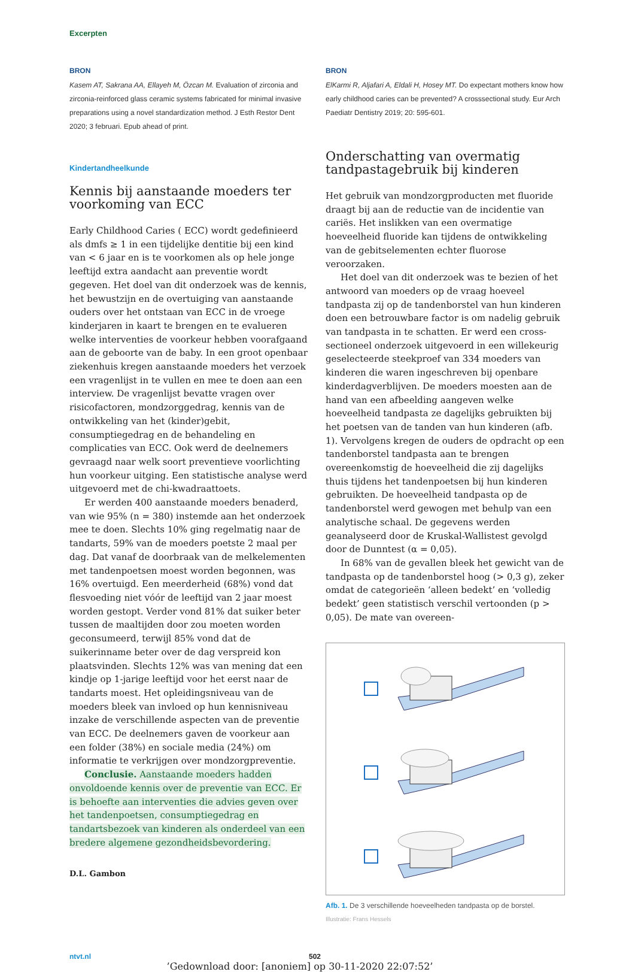Excerpten
BRON
Kasem AT, Sakrana AA, Ellayeh M, Özcan M. Evaluation of zirconia and zirconia-reinforced glass ceramic systems fabricated for minimal invasive preparations using a novel standardization method. J Esth Restor Dent 2020; 3 februari. Epub ahead of print.
Kindertandheelkunde
Kennis bij aanstaande moeders ter voorkoming van ECC
Early Childhood Caries ( ECC) wordt gedefinieerd als dmfs ≥ 1 in een tijdelijke dentitie bij een kind van < 6 jaar en is te voorkomen als op hele jonge leeftijd extra aandacht aan preventie wordt gegeven. Het doel van dit onderzoek was de kennis, het bewustzijn en de overtuiging van aanstaande ouders over het ontstaan van ECC in de vroege kinderjaren in kaart te brengen en te evalueren welke interventies de voorkeur hebben voorafgaand aan de geboorte van de baby. In een groot openbaar ziekenhuis kregen aanstaande moeders het verzoek een vragenlijst in te vullen en mee te doen aan een interview. De vragenlijst bevatte vragen over risicofactoren, mondzorggedrag, kennis van de ontwikkeling van het (kinder)gebit, consumptiegedrag en de behandeling en complicaties van ECC. Ook werd de deelnemers gevraagd naar welk soort preventieve voorlichting hun voorkeur uitging. Een statistische analyse werd uitgevoerd met de chi-kwadraattoets.
Er werden 400 aanstaande moeders benaderd, van wie 95% (n = 380) instemde aan het onderzoek mee te doen. Slechts 10% ging regelmatig naar de tandarts, 59% van de moeders poetste 2 maal per dag. Dat vanaf de doorbraak van de melkelementen met tandenpoetsen moest worden begonnen, was 16% overtuigd. Een meerderheid (68%) vond dat flesvoeding niet vóór de leeftijd van 2 jaar moest worden gestopt. Verder vond 81% dat suiker beter tussen de maaltijden door zou moeten worden geconsumeerd, terwijl 85% vond dat de suikerinname beter over de dag verspreid kon plaatsvinden. Slechts 12% was van mening dat een kindje op 1-jarige leeftijd voor het eerst naar de tandarts moest. Het opleidingsniveau van de moeders bleek van invloed op hun kennisniveau inzake de verschillende aspecten van de preventie van ECC. De deelnemers gaven de voorkeur aan een folder (38%) en sociale media (24%) om informatie te verkrijgen over mondzorgpreventie.
Conclusie. Aanstaande moeders hadden onvoldoende kennis over de preventie van ECC. Er is behoefte aan interventies die advies geven over het tandenpoetsen, consumptiegedrag en tandartsbezoek van kinderen als onderdeel van een bredere algemene gezondheidsbevordering.
D.L. Gambon
BRON
ElKarmi R, Aljafari A, Eldali H, Hosey MT. Do expectant mothers know how early childhood caries can be prevented? A crosssectional study. Eur Arch Paediatr Dentistry 2019; 20: 595-601.
Onderschatting van overmatig tandpastagebruik bij kinderen
Het gebruik van mondzorgproducten met fluoride draagt bij aan de reductie van de incidentie van cariës. Het inslikken van een overmatige hoeveelheid fluoride kan tijdens de ontwikkeling van de gebitselementen echter fluorose veroorzaken.
Het doel van dit onderzoek was te bezien of het antwoord van moeders op de vraag hoeveel tandpasta zij op de tandenborstel van hun kinderen doen een betrouwbare factor is om nadelig gebruik van tandpasta in te schatten. Er werd een cross-sectioneel onderzoek uitgevoerd in een willekeurig geselecteerde steekproef van 334 moeders van kinderen die waren ingeschreven bij openbare kinderdagverblijven. De moeders moesten aan de hand van een afbeelding aangeven welke hoeveelheid tandpasta ze dagelijks gebruikten bij het poetsen van de tanden van hun kinderen (afb. 1). Vervolgens kregen de ouders de opdracht op een tandenborstel tandpasta aan te brengen overeenkomstig de hoeveelheid die zij dagelijks thuis tijdens het tandenpoetsen bij hun kinderen gebruikten. De hoeveelheid tandpasta op de tandenborstel werd gewogen met behulp van een analytische schaal. De gegevens werden geanalyseerd door de Kruskal-Wallistest gevolgd door de Dunntest (α = 0,05).
In 68% van de gevallen bleek het gewicht van de tandpasta op de tandenborstel hoog (> 0,3 g), zeker omdat de categorieën ‘alleen bedekt’ en ‘volledig bedekt’ geen statistisch verschil vertoonden (p > 0,05). De mate van overeen-
Afb. 1. De 3 verschillende hoeveelheden tandpasta op de borstel.
Illustratie: Frans Hessels
ntvt.nl 502
’Gedownload door: [anoniem] op 30-11-2020 22:07:52’